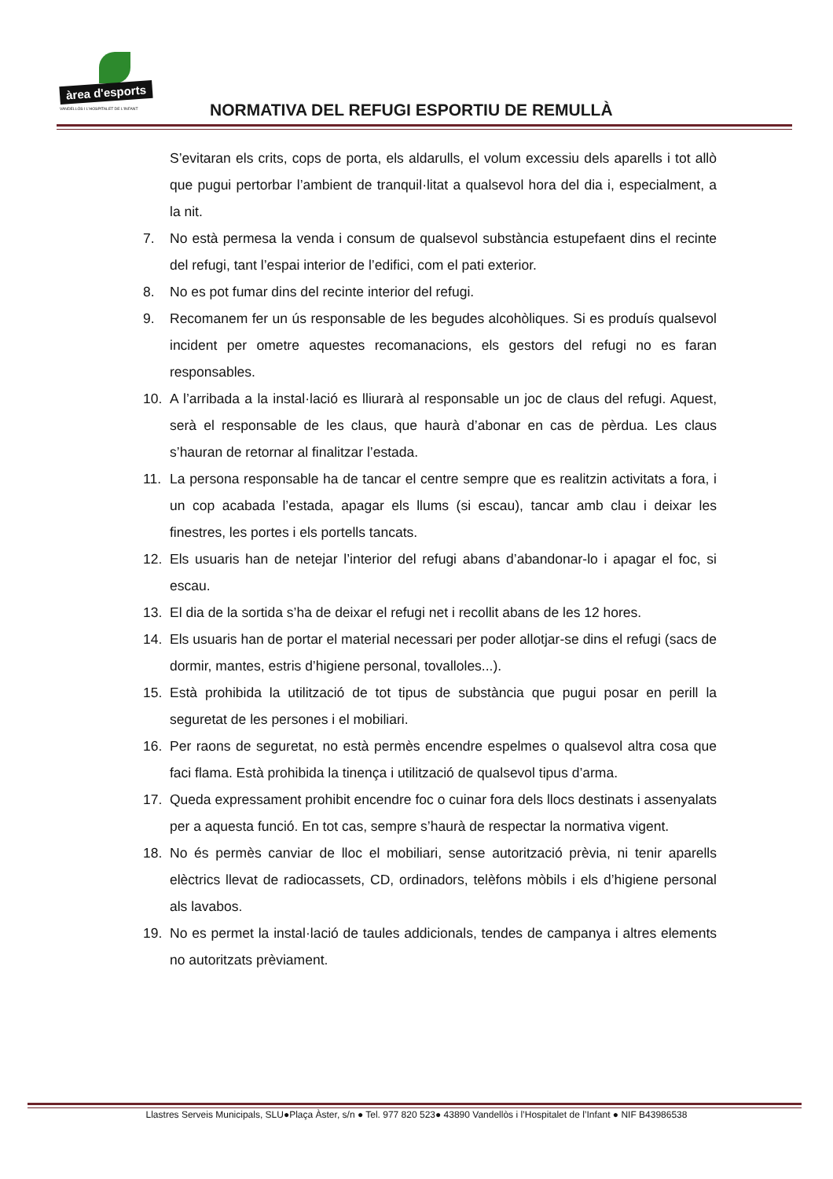àrea d'esports
VANDELLÒS I L'HOSPITALET DE L'INFANT
NORMATIVA DEL REFUGI ESPORTIU DE REMULLÀ
S’evitaran els crits, cops de porta, els aldarulls, el volum excessiu dels aparells i tot allò que pugui pertorbar l’ambient de tranquil·litat a qualsevol hora del dia i, especialment, a la nit.
7. No està permesa la venda i consum de qualsevol substància estupefaent dins el recinte del refugi, tant l’espai interior de l’edifici, com el pati exterior.
8. No es pot fumar dins del recinte interior del refugi.
9. Recomanem fer un ús responsable de les begudes alcohòliques. Si es produís qualsevol incident per ometre aquestes recomanacions, els gestors del refugi no es faran responsables.
10. A l’arribada a la instal·lació es lliurarà al responsable un joc de claus del refugi. Aquest, serà el responsable de les claus, que haurà d’abonar en cas de pèrdua. Les claus s’hauran de retornar al finalitzar l’estada.
11. La persona responsable ha de tancar el centre sempre que es realitzin activitats a fora, i un cop acabada l’estada, apagar els llums (si escau), tancar amb clau i deixar les finestres, les portes i els portells tancats.
12. Els usuaris han de netejar l’interior del refugi abans d’abandonar-lo i apagar el foc, si escau.
13. El dia de la sortida s’ha de deixar el refugi net i recollit abans de les 12 hores.
14. Els usuaris han de portar el material necessari per poder allotjar-se dins el refugi (sacs de dormir, mantes, estris d’higiene personal, tovalloles...).
15. Està prohibida la utilització de tot tipus de substància que pugui posar en perill la seguretat de les persones i el mobiliari.
16. Per raons de seguretat, no està permès encendre espelmes o qualsevol altra cosa que faci flama. Està prohibida la tinença i utilització de qualsevol tipus d’arma.
17. Queda expressament prohibit encendre foc o cuinar fora dels llocs destinats i assenyalats per a aquesta funció. En tot cas, sempre s’haurà de respectar la normativa vigent.
18. No és permès canviar de lloc el mobiliari, sense autorització prèvia, ni tenir aparells elèctrics llevat de radiocassets, CD, ordinadors, telèfons mòbils i els d’higiene personal als lavabos.
19. No es permet la instal·lació de taules addicionals, tendes de campanya i altres elements no autoritzats prèviament.
Llastres Serveis Municipals, SLU●Plaça Àster, s/n ● Tel. 977 820 523● 43890 Vandellòs i l’Hospitalet de l’Infant ● NIF B43986538